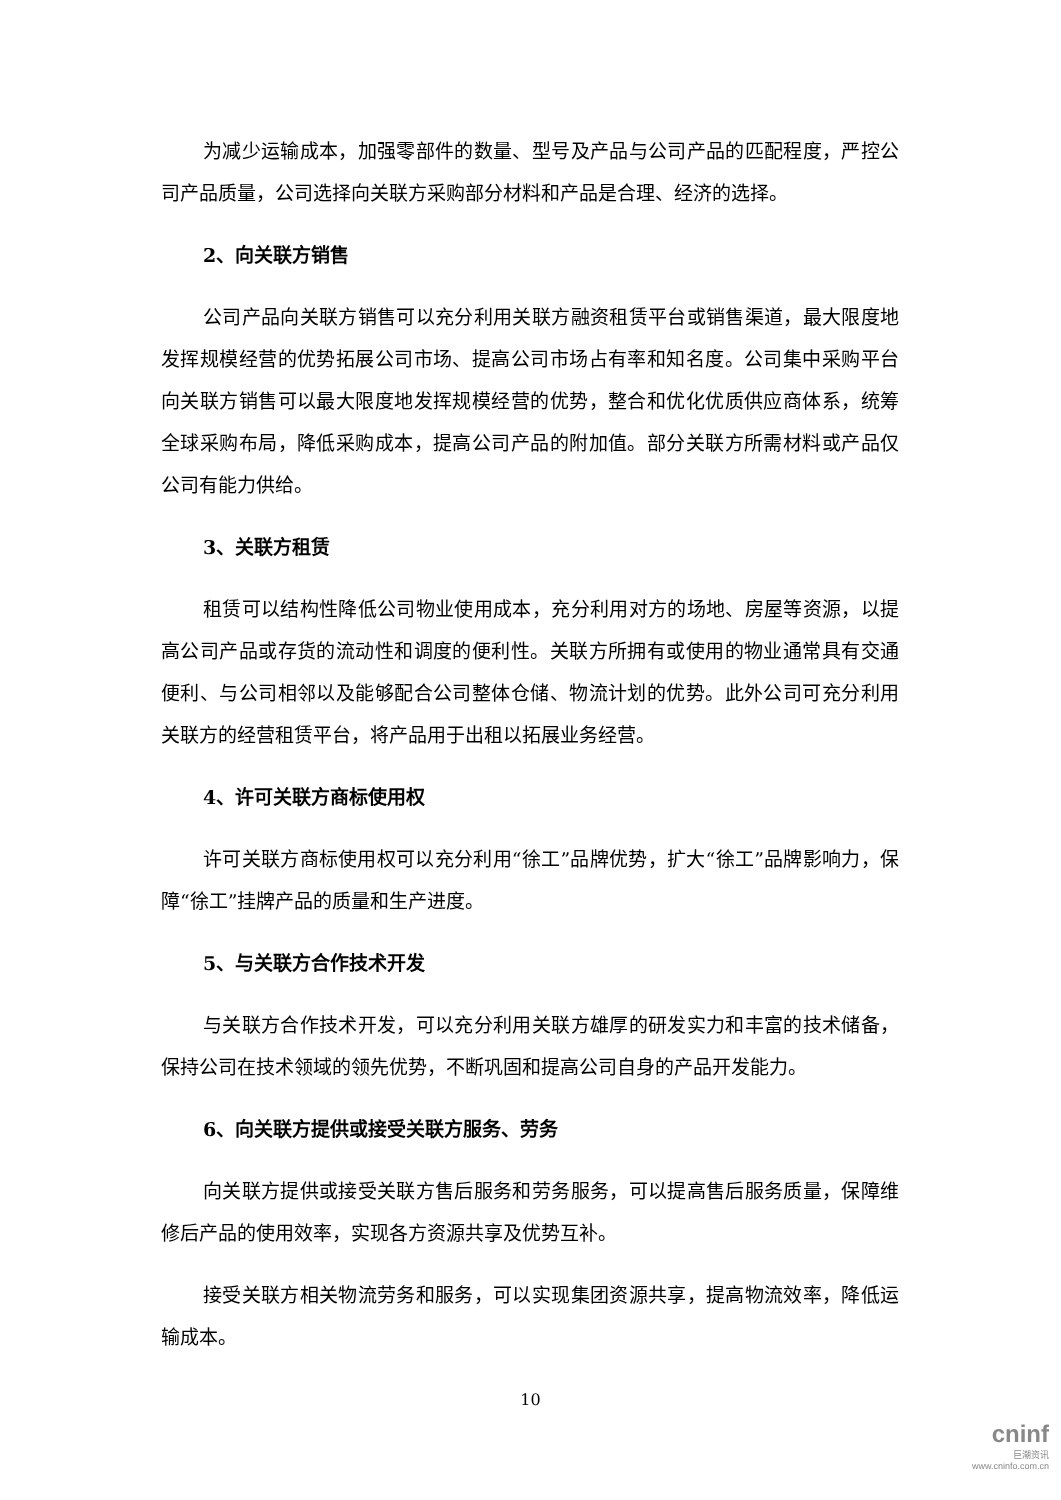为减少运输成本，加强零部件的数量、型号及产品与公司产品的匹配程度，严控公司产品质量，公司选择向关联方采购部分材料和产品是合理、经济的选择。
2、向关联方销售
公司产品向关联方销售可以充分利用关联方融资租赁平台或销售渠道，最大限度地发挥规模经营的优势拓展公司市场、提高公司市场占有率和知名度。公司集中采购平台向关联方销售可以最大限度地发挥规模经营的优势，整合和优化优质供应商体系，统筹全球采购布局，降低采购成本，提高公司产品的附加值。部分关联方所需材料或产品仅公司有能力供给。
3、关联方租赁
租赁可以结构性降低公司物业使用成本，充分利用对方的场地、房屋等资源，以提高公司产品或存货的流动性和调度的便利性。关联方所拥有或使用的物业通常具有交通便利、与公司相邻以及能够配合公司整体仓储、物流计划的优势。此外公司可充分利用关联方的经营租赁平台，将产品用于出租以拓展业务经营。
4、许可关联方商标使用权
许可关联方商标使用权可以充分利用“徐工”品牌优势，扩大“徐工”品牌影响力，保障“徐工”挂牌产品的质量和生产进度。
5、与关联方合作技术开发
与关联方合作技术开发，可以充分利用关联方雄厚的研发实力和丰富的技术储备，保持公司在技术领域的领先优势，不断巩固和提高公司自身的产品开发能力。
6、向关联方提供或接受关联方服务、劳务
向关联方提供或接受关联方售后服务和劳务服务，可以提高售后服务质量，保障维修后产品的使用效率，实现各方资源共享及优势互补。
接受关联方相关物流劳务和服务，可以实现集团资源共享，提高物流效率，降低运输成本。
10
cninf
巨潮资讯
www.cninfo.com.cn